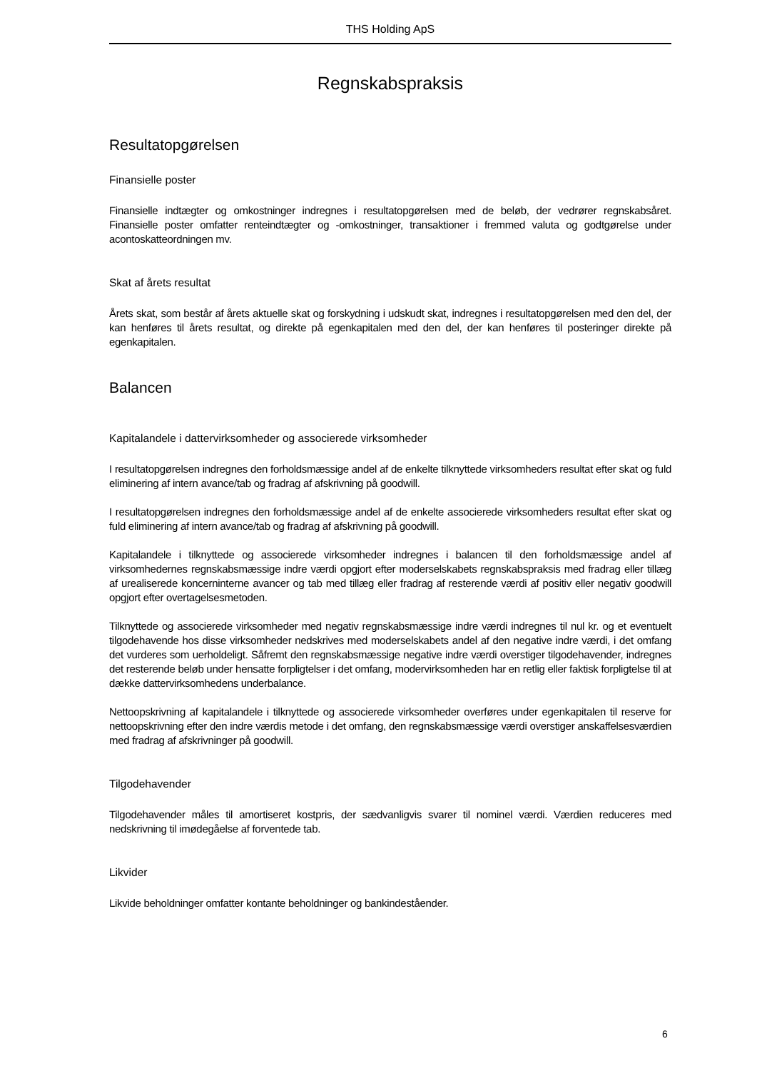THS Holding ApS
Regnskabspraksis
Resultatopgørelsen
Finansielle poster
Finansielle indtægter og omkostninger indregnes i resultatopgørelsen med de beløb, der vedrører regnskabsåret. Finansielle poster omfatter renteindtægter og -omkostninger, transaktioner i fremmed valuta og godtgørelse under acontoskatteordningen mv.
Skat af årets resultat
Årets skat, som består af årets aktuelle skat og forskydning i udskudt skat, indregnes i resultatopgørelsen med den del, der kan henføres til årets resultat, og direkte på egenkapitalen med den del, der kan henføres til posteringer direkte på egenkapitalen.
Balancen
Kapitalandele i dattervirksomheder og associerede virksomheder
I resultatopgørelsen indregnes den forholdsmæssige andel af de enkelte tilknyttede virksomheders resultat efter skat og fuld eliminering af intern avance/tab og fradrag af afskrivning på goodwill.
I resultatopgørelsen indregnes den forholdsmæssige andel af de enkelte associerede virksomheders resultat efter skat og fuld eliminering af intern avance/tab og fradrag af afskrivning på goodwill.
Kapitalandele i tilknyttede og associerede virksomheder indregnes i balancen til den forholdsmæssige andel af virksomhedernes regnskabsmæssige indre værdi opgjort efter moderselskabets regnskabspraksis med fradrag eller tillæg af urealiserede koncerninterne avancer og tab med tillæg eller fradrag af resterende værdi af positiv eller negativ goodwill opgjort efter overtagelsesmetoden.
Tilknyttede og associerede virksomheder med negativ regnskabsmæssige indre værdi indregnes til nul kr. og et eventuelt tilgodehavende hos disse virksomheder nedskrives med moderselskabets andel af den negative indre værdi, i det omfang det vurderes som uerholdeligt. Såfremt den regnskabsmæssige negative indre værdi overstiger tilgodehavender, indregnes det resterende beløb under hensatte forpligtelser i det omfang, modervirksomheden har en retlig eller faktisk forpligtelse til at dække dattervirksomhedens underbalance.
Nettoopskrivning af kapitalandele i tilknyttede og associerede virksomheder overføres under egenkapitalen til reserve for nettoopskrivning efter den indre værdis metode i det omfang, den regnskabsmæssige værdi overstiger anskaffelsesværdien med fradrag af afskrivninger på goodwill.
Tilgodehavender
Tilgodehavender måles til amortiseret kostpris, der sædvanligvis svarer til nominel værdi. Værdien reduceres med nedskrivning til imødegåelse af forventede tab.
Likvider
Likvide beholdninger omfatter kontante beholdninger og bankindeståender.
6